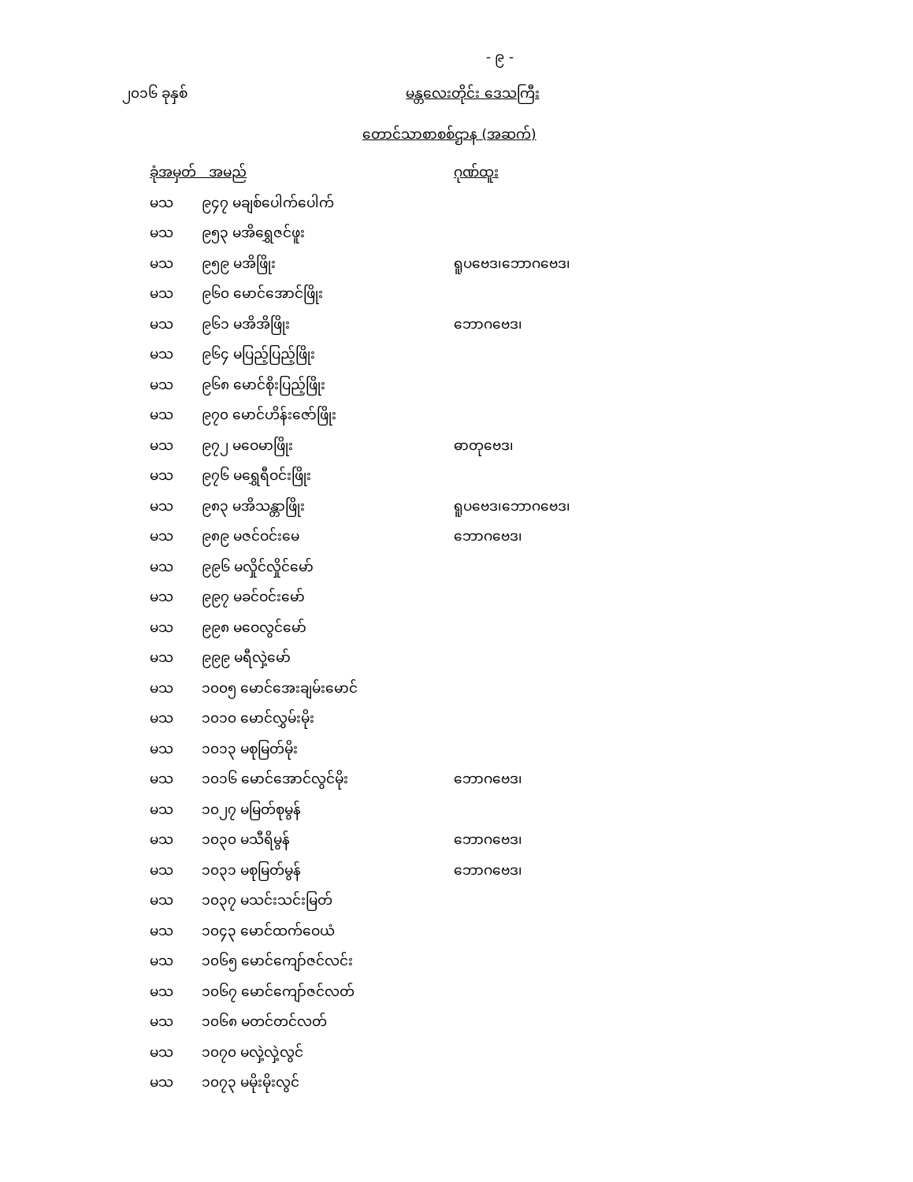- ၉ -
၂၀၁၆ ခုနှစ် မန္တလေးတိုင်း ဒေသကြီး
တောင်သာစာစစ်ဌာန (အဆက်)
| ခုံအမှတ် အမည် | | ဂုဏ်ထူး |
| --- | --- | --- |
| မသ | ၉၄၇ မချစ်ပေါက်ပေါက် | |
| မသ | ၉၅၃ မအိရွှေဇင်ဖူး | |
| မသ | ၉၅၉ မအိဖြိုး | ရူပဗေဒ၊ဘောဂဗေဒ၊ |
| မသ | ၉၆၀ မောင်အောင်ဖြိုး | |
| မသ | ၉၆၁ မအိအိဖြိုး | ဘောဂဗေဒ၊ |
| မသ | ၉၆၄ မပြည့်ပြည့်ဖြိုး | |
| မသ | ၉၆၈ မောင်စိုးပြည့်ဖြိုး | |
| မသ | ၉၇၀ မောင်ဟိန်းဇော်ဖြိုး | |
| မသ | ၉၇၂ မဝေမာဖြိုး | ဓာတုဗေဒ၊ |
| မသ | ၉၇၆ မရွှေရီဝင်းဖြိုး | |
| မသ | ၉၈၃ မအိသန္တာဖြိုး | ရူပဗေဒ၊ဘောဂဗေဒ၊ |
| မသ | ၉၈၉ မဇင်ဝင်းမေ | ဘောဂဗေဒ၊ |
| မသ | ၉၉၆ မလှိုင်လှိုင်မော် | |
| မသ | ၉၉၇ မခင်ဝင်းမော် | |
| မသ | ၉၉၈ မဝေလွင်မော် | |
| မသ | ၉၉၉ မရီလှဲ့မော် | |
| မသ | ၁၀၀၅ မောင်အေးချမ်းမောင် | |
| မသ | ၁၀၁၀ မောင်လွှမ်းမိုး | |
| မသ | ၁၀၁၃ မစုမြတ်မိုး | |
| မသ | ၁၀၁၆ မောင်အောင်လွင်မိုး | ဘောဂဗေဒ၊ |
| မသ | ၁၀၂၇ မမြတ်စုမွန် | |
| မသ | ၁၀၃၀ မသီရိမွန် | ဘောဂဗေဒ၊ |
| မသ | ၁၀၃၁ မစုမြတ်မွန် | ဘောဂဗေဒ၊ |
| မသ | ၁၀၃၇ မသင်းသင်းမြတ် | |
| မသ | ၁၀၄၃ မောင်ထက်ဝေယံ | |
| မသ | ၁၀၆၅ မောင်ကျော်ဇင်လင်း | |
| မသ | ၁၀၆၇ မောင်ကျော်ဇင်လတ် | |
| မသ | ၁၀၆၈ မတင်တင်လတ် | |
| မသ | ၁၀၇၀ မလှဲ့လှဲ့လွင် | |
| မသ | ၁၀၇၃ မမိုးမိုးလွင် | |